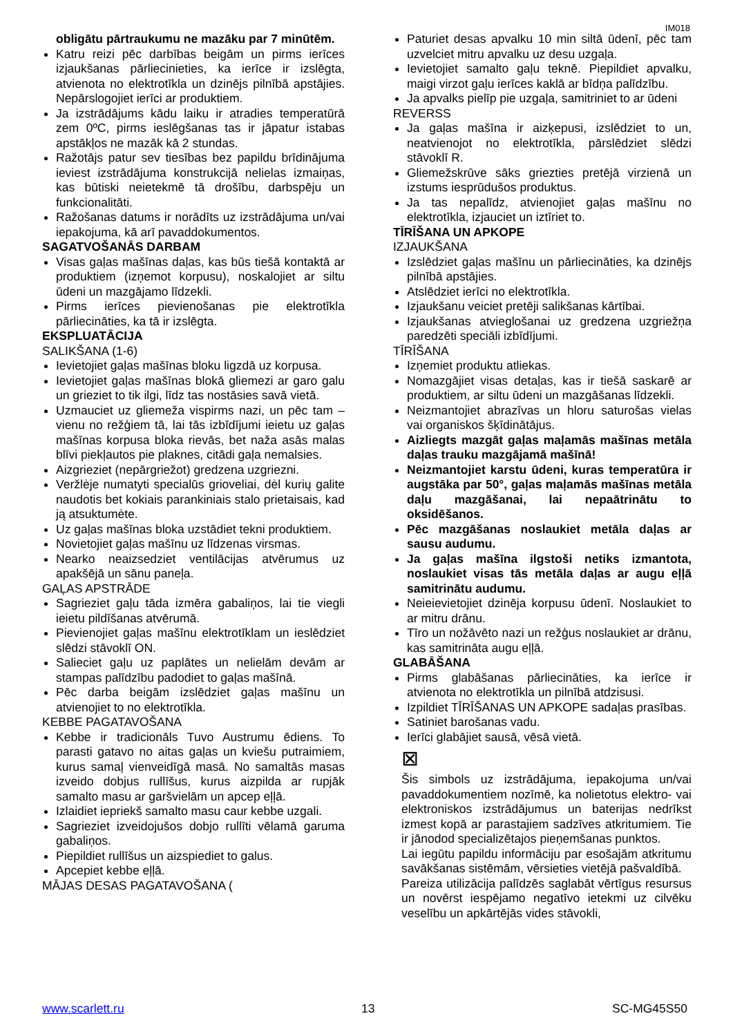IM018
obligātu pārtraukumu ne mazāku par 7 minūtēm.
Katru reizi pēc darbības beigām un pirms ierīces izjaukšanas pārliecinieties, ka ierīce ir izslēgta, atvienota no elektrotīkla un dzinējs pilnībā apstājies. Nepārslogojiet ierīci ar produktiem.
Ja izstrādājums kādu laiku ir atradies temperatūrā zem 0ºC, pirms ieslēgšanas tas ir jāpatur istabas apstākļos ne mazāk kā 2 stundas.
Ražotājs patur sev tiesības bez papildu brīdinājuma ieviest izstrādājuma konstrukcijā nelielas izmaiņas, kas būtiski neietekmē tā drošību, darbspēju un funkcionalitāti.
Ražošanas datums ir norādīts uz izstrādājuma un/vai iepakojuma, kā arī pavaddokumentos.
SAGATVOŠANĀS DARBAM
Visas gaļas mašīnas daļas, kas būs tiešā kontaktā ar produktiem (izņemot korpusu), noskalojiet ar siltu ūdeni un mazgājamo līdzekli.
Pirms ierīces pievienošanas pie elektrotīkla pārliecināties, ka tā ir izslēgta.
EKSPLUATĀCIJA
SALIKŠANA (1-6)
Ievietojiet gaļas mašīnas bloku ligzdā uz korpusa.
Ievietojiet gaļas mašīnas blokā gliemezi ar garo galu un grieziet to tik ilgi, līdz tas nostāsies savā vietā.
Uzmauciet uz gliemeža vispirms nazi, un pēc tam – vienu no režģiem tā, lai tās izbīdījumi ieietu uz gaļas mašīnas korpusa bloka rievās, bet naža asās malas blīvi piekļautos pie plaknes, citādi gaļa nemalsies.
Aizgrieziet (nepārgriežot) gredzena uzgriezni.
Veržlėje numatyti specialūs grioveliai, dėl kurių galite naudotis bet kokiais parankiniais stalo prietaisais, kad ją atsuktumėte.
Uz gaļas mašīnas bloka uzstādiet tekni produktiem.
Novietojiet gaļas mašīnu uz līdzenas virsmas.
Nearko neaizsedziet ventilācijas atvērumus uz apakšējā un sānu paneļa.
GAĻAS APSTRĀDE
Sagrieziet gaļu tāda izmēra gabaliņos, lai tie viegli ieietu pildīšanas atvērumā.
Pievienojiet gaļas mašīnu elektrotīklam un ieslēdziet slēdzi stāvoklī ON.
Salieciet gaļu uz paplātes un nelielām devām ar stampas palīdzību padodiet to gaļas mašīnā.
Pēc darba beigām izslēdziet gaļas mašīnu un atvienojiet to no elektrotīkla.
KEBBE PAGATAVOŠANA
Kebbe ir tradicionāls Tuvo Austrumu ēdiens. To parasti gatavo no aitas gaļas un kviešu putraimiem, kurus samaļ vienveidīgā masā. No samaltās masas izveido dobjus rullīšus, kurus aizpilda ar rupjāk samalto masu ar garšvielām un apcep eļļā.
Izlaidiet iepriekš samalto masu caur kebbe uzgali.
Sagrieziet izveidojušos dobjo rullīti vēlamā garuma gabaliņos.
Piepildiet rullīšus un aizspiediet to galus.
Apcepiet kebbe eļļā.
MĀJAS DESAS PAGATAVOŠANA (
Paturiet desas apvalku 10 min siltā ūdenī, pēc tam uzvelciet mitru apvalku uz desu uzgaļa.
Ievietojiet samalto gaļu teknē. Piepildiet apvalku, maigi virzot gaļu ierīces kaklā ar bīdņa palīdzību.
Ja apvalks pielīp pie uzgaļa, samitriniet to ar ūdeni
REVERSS
Ja gaļas mašīna ir aizķepusi, izslēdziet to un, neatvienojot no elektrotīkla, pārslēdziet slēdzi stāvoklī R.
Gliemežskrūve sāks griezties pretējā virzienā un izstums iesprūdušos produktus.
Ja tas nepalīdz, atvienojiet gaļas mašīnu no elektrotīkla, izjauciet un iztīriet to.
TĪRĪŠANA UN APKOPE
IZJAUKŠANA
Izslēdziet gaļas mašīnu un pārliecināties, ka dzinējs pilnībā apstājies.
Atslēdziet ierīci no elektrotīkla.
Izjaukšanu veiciet pretēji salikšanas kārtībai.
Izjaukšanas atvieglošanai uz gredzena uzgriežņa paredzēti speciāli izbīdījumi.
TĪRĪŠANA
Izņemiet produktu atliekas.
Nomazgājiet visas detaļas, kas ir tiešā saskarē ar produktiem, ar siltu ūdeni un mazgāšanas līdzekli.
Neizmantojiet abrazīvas un hloru saturošas vielas vai organiskos šķīdinātājus.
Aizliegts mazgāt gaļas maļamās mašīnas metāla daļas trauku mazgājamā mašīnā!
Neizmantojiet karstu ūdeni, kuras temperatūra ir augstāka par 50°, gaļas maļamās mašīnas metāla daļu mazgāšanai, lai nepaātrinātu to oksidēšanos.
Pēc mazgāšanas noslaukiet metāla daļas ar sausu audumu.
Ja gaļas mašīna ilgstoši netiks izmantota, noslaukiet visas tās metāla daļas ar augu eļļā samitrinātu audumu.
Neieievietojiet dzinēja korpusu ūdenī. Noslaukiet to ar mitru drānu.
Tīro un nožāvēto nazi un režģus noslaukiet ar drānu, kas samitrināta augu eļļā.
GLABĀŠANA
Pirms glabāšanas pārliecināties, ka ierīce ir atvienota no elektrotīkla un pilnībā atdzisusi.
Izpildiet TĪRĪŠANAS UN APKOPE sadaļas prasības.
Satiniet barošanas vadu.
Ierīci glabājiet sausā, vēsā vietā.
⊠
Šis simbols uz izstrādājuma, iepakojuma un/vai pavaddokumentiem nozīmē, ka nolietotus elektro- vai elektroniskos izstrādājumus un baterijas nedrīkst izmest kopā ar parastajiem sadzīves atkritumiem. Tie ir jānodod specializētajos pieņemšanas punktos.
Lai iegūtu papildu informāciju par esošajām atkritumu savākšanas sistēmām, vērsieties vietējā pašvaldībā.
Pareiza utilizācija palīdzēs saglabāt vērtīgus resursus un novērst iespējamo negatīvo ietekmi uz cilvēku veselību un apkārtējās vides stāvokli,
www.scarlett.ru 13 SC-MG45S50